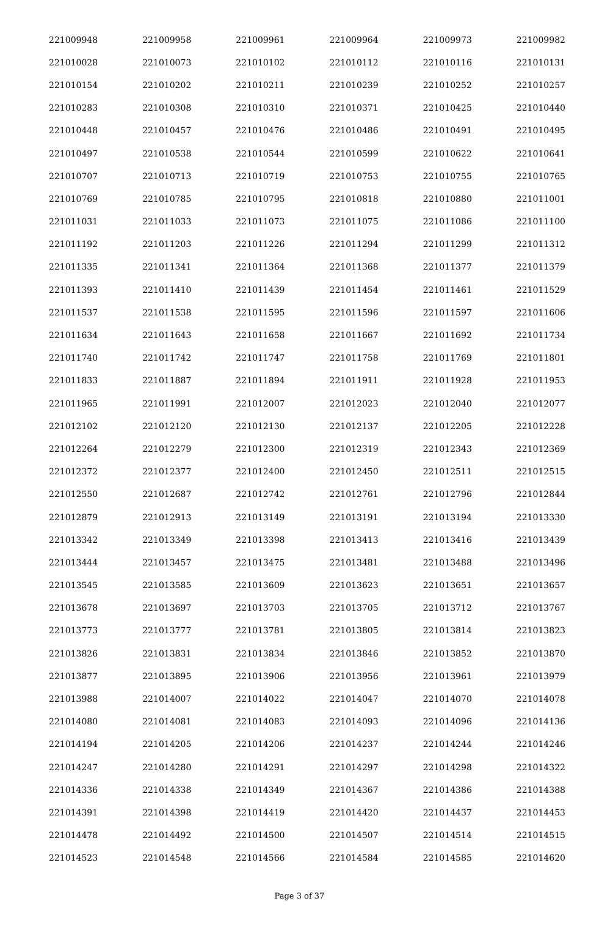| 221009948 | 221009958 | 221009961 | 221009964 | 221009973 | 221009982 |
| 221010028 | 221010073 | 221010102 | 221010112 | 221010116 | 221010131 |
| 221010154 | 221010202 | 221010211 | 221010239 | 221010252 | 221010257 |
| 221010283 | 221010308 | 221010310 | 221010371 | 221010425 | 221010440 |
| 221010448 | 221010457 | 221010476 | 221010486 | 221010491 | 221010495 |
| 221010497 | 221010538 | 221010544 | 221010599 | 221010622 | 221010641 |
| 221010707 | 221010713 | 221010719 | 221010753 | 221010755 | 221010765 |
| 221010769 | 221010785 | 221010795 | 221010818 | 221010880 | 221011001 |
| 221011031 | 221011033 | 221011073 | 221011075 | 221011086 | 221011100 |
| 221011192 | 221011203 | 221011226 | 221011294 | 221011299 | 221011312 |
| 221011335 | 221011341 | 221011364 | 221011368 | 221011377 | 221011379 |
| 221011393 | 221011410 | 221011439 | 221011454 | 221011461 | 221011529 |
| 221011537 | 221011538 | 221011595 | 221011596 | 221011597 | 221011606 |
| 221011634 | 221011643 | 221011658 | 221011667 | 221011692 | 221011734 |
| 221011740 | 221011742 | 221011747 | 221011758 | 221011769 | 221011801 |
| 221011833 | 221011887 | 221011894 | 221011911 | 221011928 | 221011953 |
| 221011965 | 221011991 | 221012007 | 221012023 | 221012040 | 221012077 |
| 221012102 | 221012120 | 221012130 | 221012137 | 221012205 | 221012228 |
| 221012264 | 221012279 | 221012300 | 221012319 | 221012343 | 221012369 |
| 221012372 | 221012377 | 221012400 | 221012450 | 221012511 | 221012515 |
| 221012550 | 221012687 | 221012742 | 221012761 | 221012796 | 221012844 |
| 221012879 | 221012913 | 221013149 | 221013191 | 221013194 | 221013330 |
| 221013342 | 221013349 | 221013398 | 221013413 | 221013416 | 221013439 |
| 221013444 | 221013457 | 221013475 | 221013481 | 221013488 | 221013496 |
| 221013545 | 221013585 | 221013609 | 221013623 | 221013651 | 221013657 |
| 221013678 | 221013697 | 221013703 | 221013705 | 221013712 | 221013767 |
| 221013773 | 221013777 | 221013781 | 221013805 | 221013814 | 221013823 |
| 221013826 | 221013831 | 221013834 | 221013846 | 221013852 | 221013870 |
| 221013877 | 221013895 | 221013906 | 221013956 | 221013961 | 221013979 |
| 221013988 | 221014007 | 221014022 | 221014047 | 221014070 | 221014078 |
| 221014080 | 221014081 | 221014083 | 221014093 | 221014096 | 221014136 |
| 221014194 | 221014205 | 221014206 | 221014237 | 221014244 | 221014246 |
| 221014247 | 221014280 | 221014291 | 221014297 | 221014298 | 221014322 |
| 221014336 | 221014338 | 221014349 | 221014367 | 221014386 | 221014388 |
| 221014391 | 221014398 | 221014419 | 221014420 | 221014437 | 221014453 |
| 221014478 | 221014492 | 221014500 | 221014507 | 221014514 | 221014515 |
| 221014523 | 221014548 | 221014566 | 221014584 | 221014585 | 221014620 |
Page 3 of 37